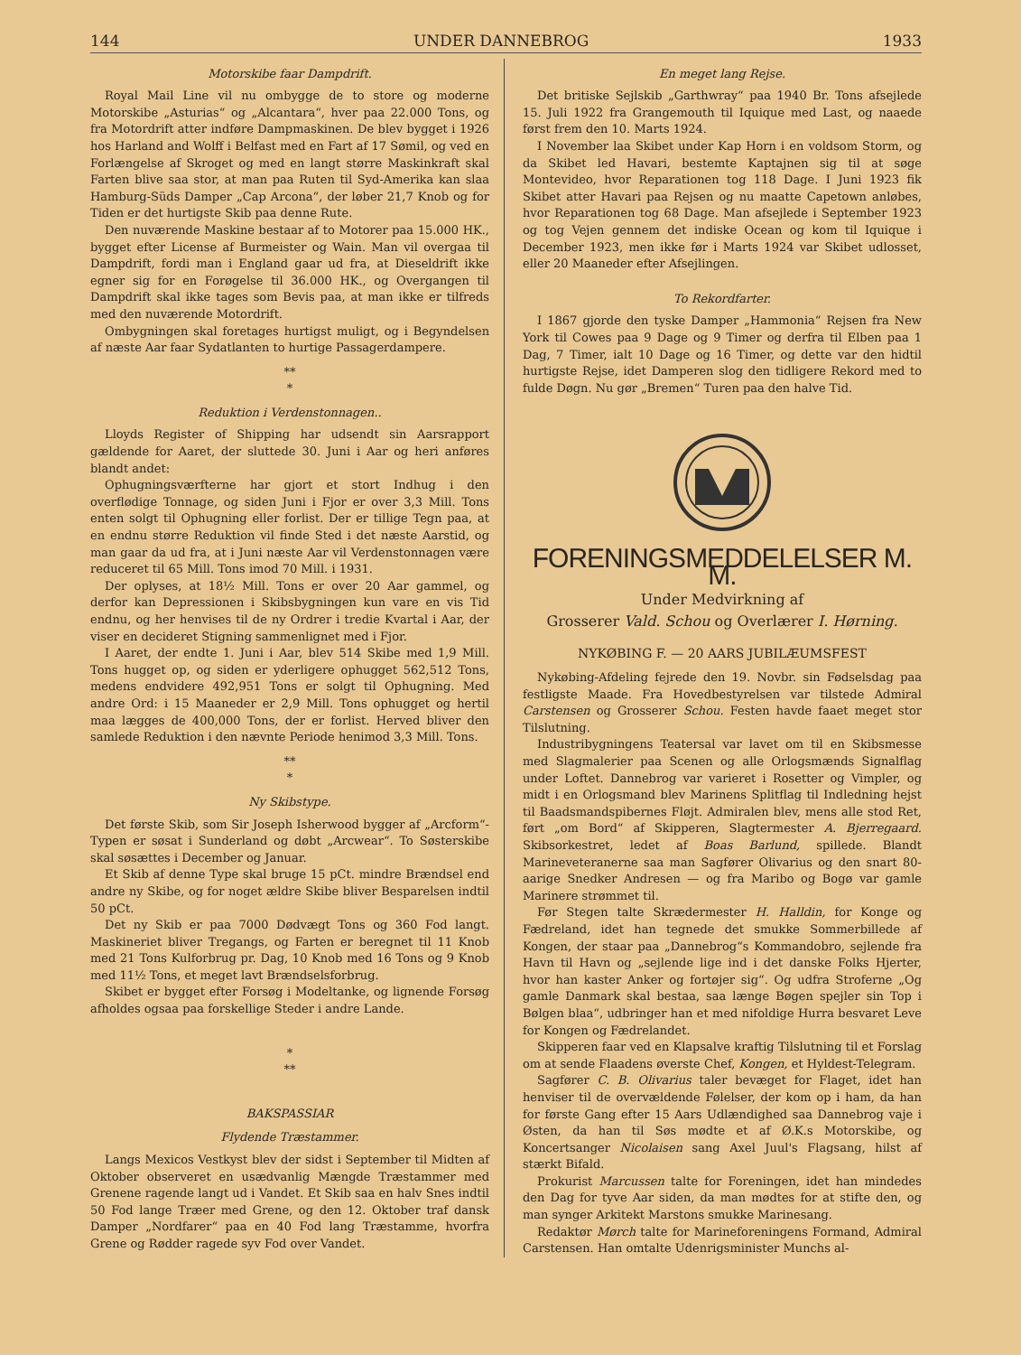144 UNDER DANNEBROG 1933
Motorskibe faar Dampdrift.
Royal Mail Line vil nu ombygge de to store og moderne Motorskibe „Asturias“ og „Alcantara“, hver paa 22.000 Tons, og fra Motordrift atter indføre Dampmaskinen. De blev bygget i 1926 hos Harland and Wolff i Belfast med en Fart af 17 Sømil, og ved en Forlængelse af Skroget og med en langt større Maskinkraft skal Farten blive saa stor, at man paa Ruten til Syd-Amerika kan slaa Hamburg-Süds Damper „Cap Arcona“, der løber 21,7 Knob og for Tiden er det hurtigste Skib paa denne Rute.
Den nuværende Maskine bestaar af to Motorer paa 15.000 HK., bygget efter License af Burmeister og Wain. Man vil overgaa til Dampdrift, fordi man i England gaar ud fra, at Dieseldrift ikke egner sig for en Forøgelse til 36.000 HK., og Overgangen til Dampdrift skal ikke tages som Bevis paa, at man ikke er tilfreds med den nuværende Motordrift.
Ombygningen skal foretages hurtigst muligt, og i Begyndelsen af næste Aar faar Sydatlanten to hurtige Passagerdampere.
**
*
Reduktion i Verdenstonnagen..
Lloyds Register of Shipping har udsendt sin Aarsrapport gældende for Aaret, der sluttede 30. Juni i Aar og heri anføres blandt andet:
Ophugningsværfterne har gjort et stort Indhug i den overflødige Tonnage, og siden Juni i Fjor er over 3,3 Mill. Tons enten solgt til Ophugning eller forlist. Der er tillige Tegn paa, at en endnu større Reduktion vil finde Sted i det næste Aarstid, og man gaar da ud fra, at i Juni næste Aar vil Verdenstonnagen være reduceret til 65 Mill. Tons imod 70 Mill. i 1931.
Der oplyses, at 18½ Mill. Tons er over 20 Aar gammel, og derfor kan Depressionen i Skibsbygningen kun vare en vis Tid endnu, og her henvises til de ny Ordrer i tredie Kvartal i Aar, der viser en decideret Stigning sammenlignet med i Fjor.
I Aaret, der endte 1. Juni i Aar, blev 514 Skibe med 1,9 Mill. Tons hugget op, og siden er yderligere ophugget 562,512 Tons, medens endvidere 492,951 Tons er solgt til Ophugning. Med andre Ord: i 15 Maaneder er 2,9 Mill. Tons ophugget og hertil maa lægges de 400,000 Tons, der er forlist. Herved bliver den samlede Reduktion i den nævnte Periode henimod 3,3 Mill. Tons.
**
*
Ny Skibstype.
Det første Skib, som Sir Joseph Isherwood bygger af „Arcform“-Typen er søsat i Sunderland og døbt „Arcwear“. To Søsterskibe skal søsættes i December og Januar.
Et Skib af denne Type skal bruge 15 pCt. mindre Brændsel end andre ny Skibe, og for noget ældre Skibe bliver Besparelsen indtil 50 pCt.
Det ny Skib er paa 7000 Dødvægt Tons og 360 Fod langt. Maskineriet bliver Tregangs, og Farten er beregnet til 11 Knob med 21 Tons Kulforbrug pr. Dag, 10 Knob med 16 Tons og 9 Knob med 11½ Tons, et meget lavt Brændselsforbrug.
Skibet er bygget efter Forsøg i Modeltanke, og lignende Forsøg afholdes ogsaa paa forskellige Steder i andre Lande.
*
**
BAKSPASSIAR
Flydende Træstammer.
Langs Mexicos Vestkyst blev der sidst i September til Midten af Oktober observeret en usædvanlig Mængde Træstammer med Grenene ragende langt ud i Vandet. Et Skib saa en halv Snes indtil 50 Fod lange Træer med Grene, og den 12. Oktober traf dansk Damper „Nordfarer“ paa en 40 Fod lang Træstamme, hvorfra Grene og Rødder ragede syv Fod over Vandet.
En meget lang Rejse.
Det britiske Sejlskib „Garthwray“ paa 1940 Br. Tons afsejlede 15. Juli 1922 fra Grangemouth til Iquique med Last, og naaede først frem den 10. Marts 1924.
I November laa Skibet under Kap Horn i en voldsom Storm, og da Skibet led Havari, bestemte Kaptajnen sig til at søge Montevideo, hvor Reparationen tog 118 Dage. I Juni 1923 fik Skibet atter Havari paa Rejsen og nu maatte Capetown anløbes, hvor Reparationen tog 68 Dage. Man afsejlede i September 1923 og tog Vejen gennem det indiske Ocean og kom til Iquique i December 1923, men ikke før i Marts 1924 var Skibet udlosset, eller 20 Maaneder efter Afsejlingen.
To Rekordfarter.
I 1867 gjorde den tyske Damper „Hammonia“ Rejsen fra New York til Cowes paa 9 Dage og 9 Timer og derfra til Elben paa 1 Dag, 7 Timer, ialt 10 Dage og 16 Timer, og dette var den hidtil hurtigste Rejse, idet Damperen slog den tidligere Rekord med to fulde Døgn. Nu gør „Bremen“ Turen paa den halve Tid.
FORENINGSMEDDELELSER M. M.
Under Medvirkning af
Grosserer Vald. Schou og Overlærer I. Hørning.
NYKØBING F. — 20 AARS JUBILÆUMSFEST
Nykøbing-Afdeling fejrede den 19. Novbr. sin Fødselsdag paa festligste Maade. Fra Hovedbestyrelsen var tilstede Admiral Carstensen og Grosserer Schou. Festen havde faaet meget stor Tilslutning.
Industribygningens Teatersal var lavet om til en Skibsmesse med Slagmalerier paa Scenen og alle Orlogsmænds Signalflag under Loftet. Dannebrog var varieret i Rosetter og Vimpler, og midt i en Orlogsmand blev Marinens Splitflag til Indledning hejst til Baadsmandspibernes Fløjt. Admiralen blev, mens alle stod Ret, ført „om Bord“ af Skipperen, Slagtermester A. Bjerregaard. Skibsorkestret, ledet af Boas Barlund, spillede. Blandt Marineveteranerne saa man Sagfører Olivarius og den snart 80-aarige Snedker Andresen — og fra Maribo og Bogø var gamle Marinere strømmet til.
Før Stegen talte Skrædermester H. Halldin, for Konge og Fædreland, idet han tegnede det smukke Sommerbillede af Kongen, der staar paa „Dannebrog“s Kommandobro, sejlende fra Havn til Havn og „sejlende lige ind i det danske Folks Hjerter, hvor han kaster Anker og fortøjer sig“. Og udfra Stroferne „Og gamle Danmark skal bestaa, saa længe Bøgen spejler sin Top i Bølgen blaa“, udbringer han et med nifoldige Hurra besvaret Leve for Kongen og Fædrelandet.
Skipperen faar ved en Klapsalve kraftig Tilslutning til et Forslag om at sende Flaadens øverste Chef, Kongen, et Hyldest-Telegram.
Sagfører C. B. Olivarius taler bevæget for Flaget, idet han henviser til de overvældende Følelser, der kom op i ham, da han for første Gang efter 15 Aars Udlændighed saa Dannebrog vaje i Østen, da han til Søs mødte et af Ø.K.s Motorskibe, og Koncertsanger Nicolaisen sang Axel Juul's Flagsang, hilst af stærkt Bifald.
Prokurist Marcussen talte for Foreningen, idet han mindedes den Dag for tyve Aar siden, da man mødtes for at stifte den, og man synger Arkitekt Marstons smukke Marinesang.
Redaktør Mørch talte for Marineforeningens Formand, Admiral Carstensen. Han omtalte Udenrigsminister Munchs al-